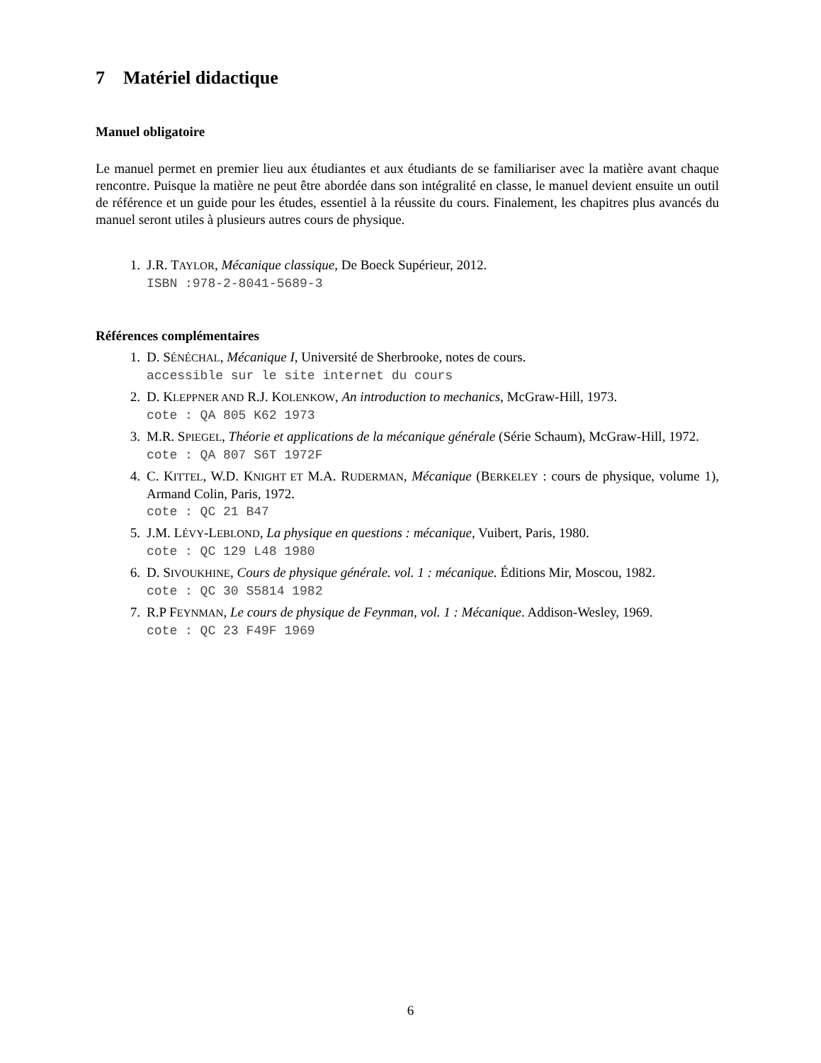7 Matériel didactique
Manuel obligatoire
Le manuel permet en premier lieu aux étudiantes et aux étudiants de se familiariser avec la matière avant chaque rencontre. Puisque la matière ne peut être abordée dans son intégralité en classe, le manuel devient ensuite un outil de référence et un guide pour les études, essentiel à la réussite du cours. Finalement, les chapitres plus avancés du manuel seront utiles à plusieurs autres cours de physique.
1. J.R. TAYLOR, Mécanique classique, De Boeck Supérieur, 2012.
ISBN :978-2-8041-5689-3
Références complémentaires
1. D. SÉNÉCHAL, Mécanique I, Université de Sherbrooke, notes de cours.
accessible sur le site internet du cours
2. D. KLEPPNER AND R.J. KOLENKOW, An introduction to mechanics, McGraw-Hill, 1973.
cote : QA 805 K62 1973
3. M.R. SPIEGEL, Théorie et applications de la mécanique générale (Série Schaum), McGraw-Hill, 1972.
cote : QA 807 S6T 1972F
4. C. KITTEL, W.D. KNIGHT ET M.A. RUDERMAN, Mécanique (BERKELEY : cours de physique, volume 1), Armand Colin, Paris, 1972.
cote : QC 21 B47
5. J.M. LÉVY-LEBLOND, La physique en questions : mécanique, Vuibert, Paris, 1980.
cote : QC 129 L48 1980
6. D. SIVOUKHINE, Cours de physique générale. vol. 1 : mécanique. Éditions Mir, Moscou, 1982.
cote : QC 30 S5814 1982
7. R.P FEYNMAN, Le cours de physique de Feynman, vol. 1 : Mécanique. Addison-Wesley, 1969.
cote : QC 23 F49F 1969
6